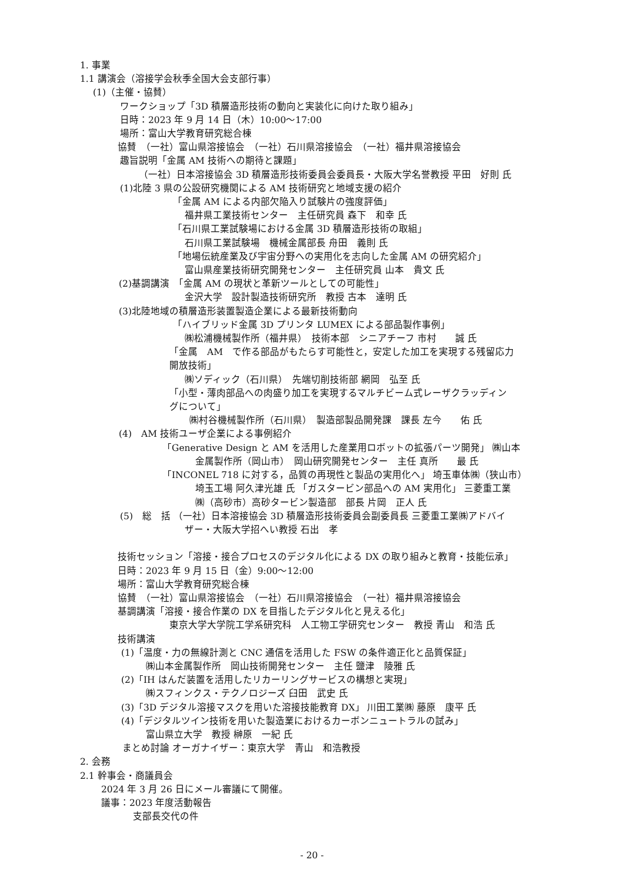1. 事業
1.1 講演会（溶接学会秋季全国大会支部行事）
(1)（主催・協賛）
ワークショップ「3D 積層造形技術の動向と実装化に向けた取り組み」
日時：2023 年 9 月 14 日（木）10:00〜17:00
場所：富山大学教育研究総合棟
協賛　（一社）富山県溶接協会　（一社）石川県溶接協会　（一社）福井県溶接協会
趣旨説明「金属 AM 技術への期待と課題」
（一社）日本溶接協会 3D 積層造形技術委員会委員長・大阪大学名誉教授 平田　好則 氏
(1)北陸 3 県の公設研究機関による AM 技術研究と地域支援の紹介
「金属 AM による内部欠陥入り試験片の強度評価」
福井県工業技術センター　主任研究員 森下　和幸 氏
「石川県工業試験場における金属 3D 積層造形技術の取組」
石川県工業試験場　機械金属部長 舟田　義則 氏
「地場伝統産業及び宇宙分野への実用化を志向した金属 AM の研究紹介」
富山県産業技術研究開発センター　主任研究員 山本　貴文 氏
(2)基調講演　「金属 AM の現状と革新ツールとしての可能性」
金沢大学　設計製造技術研究所　教授 古本　達明 氏
(3)北陸地域の積層造形装置製造企業による最新技術動向
「ハイブリッド金属 3D プリンタ LUMEX による部品製作事例」
㈱松浦機械製作所（福井県）　技術本部　シニアチーフ 市村　　誠 氏
「金属　AM　で作る部品がもたらす可能性と，安定した加工を実現する残留応力
開放技術」
㈱ソディック（石川県）　先端切削技術部 網岡　弘至 氏
「小型・薄肉部品への肉盛り加工を実現するマルチビーム式レーザクラッディン
グについて」
㈱村谷機械製作所（石川県）　製造部製品開発課　課長 左今　　佑 氏
(4)　AM 技術ユーザ企業による事例紹介
「Generative Design と AM を活用した産業用ロボットの拡張パーツ開発」 ㈱山本
金属製作所（岡山市）　岡山研究開発センター　主任 真所　　最 氏
「INCONEL 718 に対する，品質の再現性と製品の実用化へ」 埼玉車体㈱（狭山市）
埼玉工場 阿久津光雄 氏 「ガスタービン部品への AM 実用化」 三菱重工業
㈱（高砂市）高砂タービン製造部　部長 片岡　正人 氏
(5)　総　括 （一社）日本溶接協会 3D 積層造形技術委員会副委員長 三菱重工業㈱アドバイ
ザー・大阪大学招へい教授 石出　孝
技術セッション「溶接・接合プロセスのデジタル化による DX の取り組みと教育・技能伝承」
日時：2023 年 9 月 15 日（金）9:00〜12:00
場所：富山大学教育研究総合棟
協賛　（一社）富山県溶接協会　（一社）石川県溶接協会　（一社）福井県溶接協会
基調講演「溶接・接合作業の DX を目指したデジタル化と見える化」
東京大学大学院工学系研究科　人工物工学研究センター　教授 青山　和浩 氏
技術講演
(1)「温度・力の無線計測と CNC 通信を活用した FSW の条件適正化と品質保証」
㈱山本金属製作所　岡山技術開発センター　主任 鹽津　陵雅 氏
(2)「IH はんだ装置を活用したリカーリングサービスの構想と実現」
㈱スフィンクス・テクノロジーズ 臼田　武史 氏
(3)「3D デジタル溶接マスクを用いた溶接技能教育 DX」 川田工業㈱ 藤原　康平 氏
(4)「デジタルツイン技術を用いた製造業におけるカーボンニュートラルの試み」
富山県立大学　教授 榊原　一紀 氏
まとめ討論 オーガナイザー：東京大学　青山　和浩教授
2. 会務
2.1 幹事会・商議員会
2024 年 3 月 26 日にメール審議にて開催。
議事：2023 年度活動報告
支部長交代の件
- 20 -